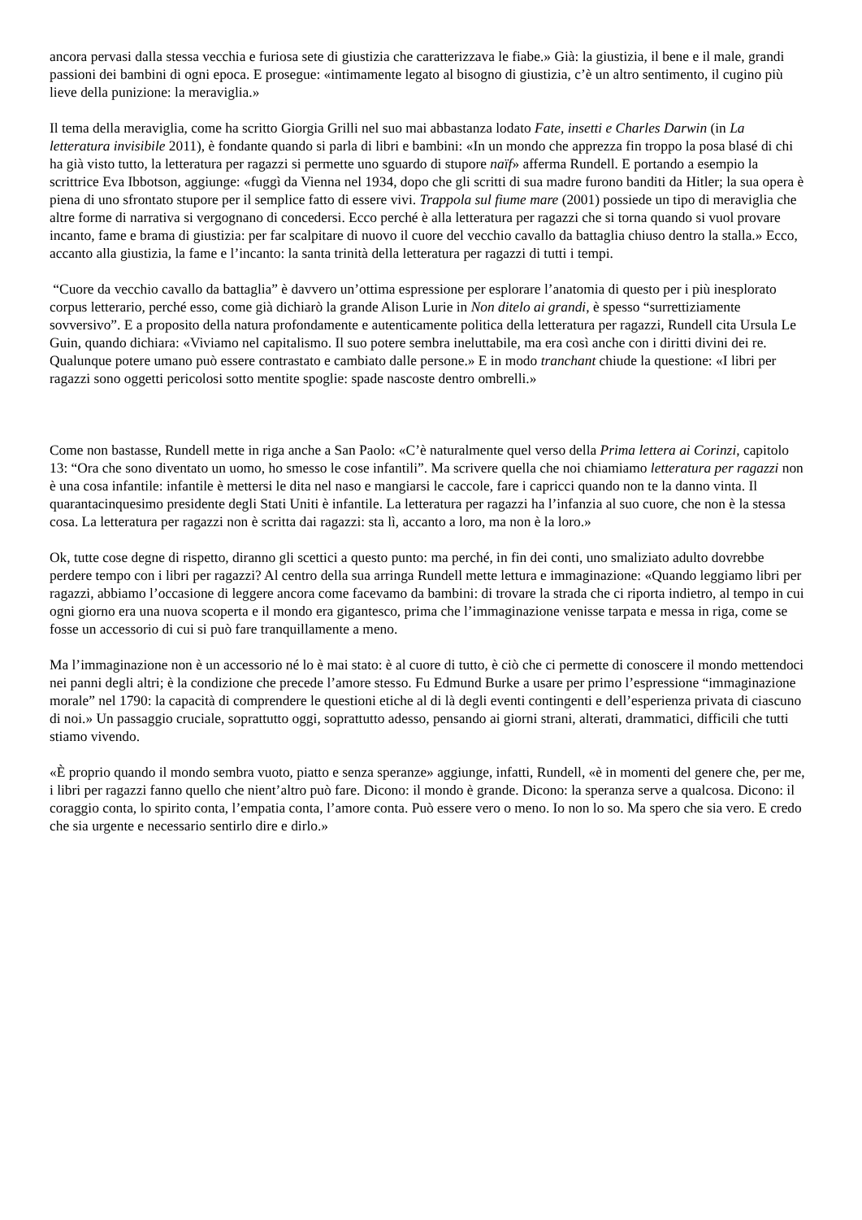ancora pervasi dalla stessa vecchia e furiosa sete di giustizia che caratterizzava le fiabe.» Già: la giustizia, il bene e il male, grandi passioni dei bambini di ogni epoca. E prosegue: «intimamente legato al bisogno di giustizia, c’è un altro sentimento, il cugino più lieve della punizione: la meraviglia.»
Il tema della meraviglia, come ha scritto Giorgia Grilli nel suo mai abbastanza lodato Fate, insetti e Charles Darwin (in La letteratura invisibile 2011), è fondante quando si parla di libri e bambini: «In un mondo che apprezza fin troppo la posa blasé di chi ha già visto tutto, la letteratura per ragazzi si permette uno sguardo di stupore naïf» afferma Rundell. E portando a esempio la scrittrice Eva Ibbotson, aggiunge: «fuggì da Vienna nel 1934, dopo che gli scritti di sua madre furono banditi da Hitler; la sua opera è piena di uno sfrontato stupore per il semplice fatto di essere vivi. Trappola sul fiume mare (2001) possiede un tipo di meraviglia che altre forme di narrativa si vergognano di concedersi. Ecco perché è alla letteratura per ragazzi che si torna quando si vuol provare incanto, fame e brama di giustizia: per far scalpitare di nuovo il cuore del vecchio cavallo da battaglia chiuso dentro la stalla.» Ecco, accanto alla giustizia, la fame e l’incanto: la santa trinità della letteratura per ragazzi di tutti i tempi.
“Cuore da vecchio cavallo da battaglia” è davvero un’ottima espressione per esplorare l’anatomia di questo per i più inesplorato corpus letterario, perché esso, come già dichiarò la grande Alison Lurie in Non ditelo ai grandi, è spesso “surrettiziamente sovversivo”. E a proposito della natura profondamente e autenticamente politica della letteratura per ragazzi, Rundell cita Ursula Le Guin, quando dichiara: «Viviamo nel capitalismo. Il suo potere sembra ineluttabile, ma era così anche con i diritti divini dei re. Qualunque potere umano può essere contrastato e cambiato dalle persone.» E in modo tranchant chiude la questione: «I libri per ragazzi sono oggetti pericolosi sotto mentite spoglie: spade nascoste dentro ombrelli.»
Come non bastasse, Rundell mette in riga anche a San Paolo: «C’è naturalmente quel verso della Prima lettera ai Corinzi, capitolo 13: “Ora che sono diventato un uomo, ho smesso le cose infantili”. Ma scrivere quella che noi chiamiamo letteratura per ragazzi non è una cosa infantile: infantile è mettersi le dita nel naso e mangiarsi le caccole, fare i capricci quando non te la danno vinta. Il quarantacinquesimo presidente degli Stati Uniti è infantile. La letteratura per ragazzi ha l’infanzia al suo cuore, che non è la stessa cosa. La letteratura per ragazzi non è scritta dai ragazzi: sta lì, accanto a loro, ma non è la loro.»
Ok, tutte cose degne di rispetto, diranno gli scettici a questo punto: ma perché, in fin dei conti, uno smaliziato adulto dovrebbe perdere tempo con i libri per ragazzi? Al centro della sua arringa Rundell mette lettura e immaginazione: «Quando leggiamo libri per ragazzi, abbiamo l’occasione di leggere ancora come facevamo da bambini: di trovare la strada che ci riporta indietro, al tempo in cui ogni giorno era una nuova scoperta e il mondo era gigantesco, prima che l’immaginazione venisse tarpata e messa in riga, come se fosse un accessorio di cui si può fare tranquillamente a meno.
Ma l’immaginazione non è un accessorio né lo è mai stato: è al cuore di tutto, è ciò che ci permette di conoscere il mondo mettendoci nei panni degli altri; è la condizione che precede l’amore stesso. Fu Edmund Burke a usare per primo l’espressione “immaginazione morale” nel 1790: la capacità di comprendere le questioni etiche al di là degli eventi contingenti e dell’esperienza privata di ciascuno di noi.» Un passaggio cruciale, soprattutto oggi, soprattutto adesso, pensando ai giorni strani, alterati, drammatici, difficili che tutti stiamo vivendo.
«È proprio quando il mondo sembra vuoto, piatto e senza speranze» aggiunge, infatti, Rundell, «è in momenti del genere che, per me, i libri per ragazzi fanno quello che nient’altro può fare. Dicono: il mondo è grande. Dicono: la speranza serve a qualcosa. Dicono: il coraggio conta, lo spirito conta, l’empatia conta, l’amore conta. Può essere vero o meno. Io non lo so. Ma spero che sia vero. E credo che sia urgente e necessario sentirlo dire e dirlo.»